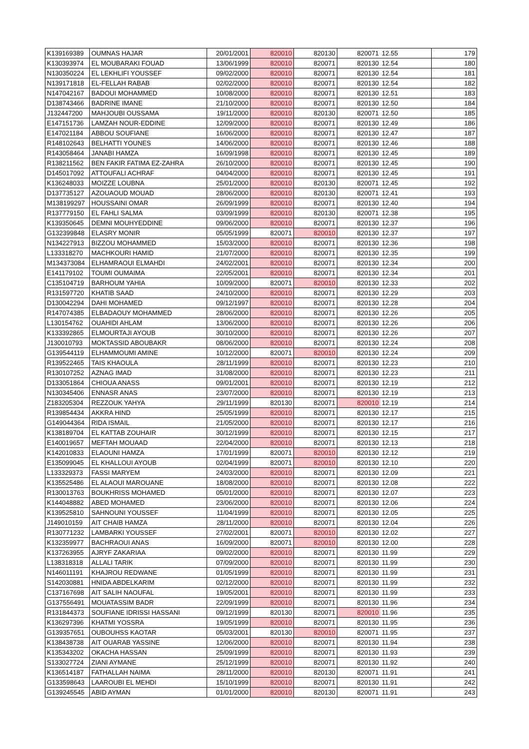| K139169389 | OUMNAS HAJAR | 20/01/2001 | 820010 | 820130 | 820071 | 12.55 | 179 |
| K130393974 | EL MOUBARAKI FOUAD | 13/06/1999 | 820010 | 820071 | 820130 | 12.54 | 180 |
| N130350224 | EL LEKHLIFI YOUSSEF | 09/02/2000 | 820010 | 820071 | 820130 | 12.54 | 181 |
| N139171818 | EL-FELLAH RABAB | 02/02/2000 | 820010 | 820071 | 820130 | 12.54 | 182 |
| N147042167 | BADOUI MOHAMMED | 10/08/2000 | 820010 | 820071 | 820130 | 12.51 | 183 |
| D138743466 | BADRINE IMANE | 21/10/2000 | 820010 | 820071 | 820130 | 12.50 | 184 |
| J132447200 | MAHJOUBI OUSSAMA | 19/11/2000 | 820010 | 820130 | 820071 | 12.50 | 185 |
| E147151736 | LAMZAH NOUR-EDDINE | 12/09/2000 | 820010 | 820071 | 820130 | 12.49 | 186 |
| E147021184 | ABBOU SOUFIANE | 16/06/2000 | 820010 | 820071 | 820130 | 12.47 | 187 |
| R148102643 | BELHATTI YOUNES | 14/06/2000 | 820010 | 820071 | 820130 | 12.46 | 188 |
| R143058464 | JANABI HAMZA | 16/09/1998 | 820010 | 820071 | 820130 | 12.45 | 189 |
| R138211562 | BEN FAKIR FATIMA EZ-ZAHRA | 26/10/2000 | 820010 | 820071 | 820130 | 12.45 | 190 |
| D145017092 | ATTOUFALI ACHRAF | 04/04/2000 | 820010 | 820071 | 820130 | 12.45 | 191 |
| K136248033 | MOIZZE LOUBNA | 25/01/2000 | 820010 | 820130 | 820071 | 12.45 | 192 |
| D137735127 | AZOUAOUD MOUAD | 28/06/2000 | 820010 | 820130 | 820071 | 12.41 | 193 |
| M138199297 | HOUSSAINI OMAR | 26/09/1999 | 820010 | 820071 | 820130 | 12.40 | 194 |
| R137779150 | EL FAHLI SALMA | 03/09/1999 | 820010 | 820130 | 820071 | 12.38 | 195 |
| K139350645 | DEMNI MOUHYEDDINE | 09/06/2000 | 820010 | 820071 | 820130 | 12.37 | 196 |
| G132399848 | ELASRY MONIR | 05/05/1999 | 820071 | 820010 | 820130 | 12.37 | 197 |
| N134227913 | BIZZOU MOHAMMED | 15/03/2000 | 820010 | 820071 | 820130 | 12.36 | 198 |
| L133318270 | MACHKOURI HAMID | 21/07/2000 | 820010 | 820071 | 820130 | 12.35 | 199 |
| M134373084 | ELHAMRAOUI ELMAHDI | 24/02/2001 | 820010 | 820071 | 820130 | 12.34 | 200 |
| E141179102 | TOUMI OUMAIMA | 22/05/2001 | 820010 | 820071 | 820130 | 12.34 | 201 |
| C135104719 | BARHOUM YAHIA | 10/09/2000 | 820071 | 820010 | 820130 | 12.33 | 202 |
| R131597720 | KHATIB SAAD | 24/10/2000 | 820010 | 820071 | 820130 | 12.29 | 203 |
| D130042294 | DAHI MOHAMED | 09/12/1997 | 820010 | 820071 | 820130 | 12.28 | 204 |
| R147074385 | ELBADAOUY MOHAMMED | 28/06/2000 | 820010 | 820071 | 820130 | 12.26 | 205 |
| L130154762 | OUAHIDI AHLAM | 13/06/2000 | 820010 | 820071 | 820130 | 12.26 | 206 |
| K133392865 | ELMOURTAJI AYOUB | 30/10/2000 | 820010 | 820071 | 820130 | 12.26 | 207 |
| J130010793 | MOKTASSID ABOUBAKR | 08/06/2000 | 820010 | 820071 | 820130 | 12.24 | 208 |
| G139544119 | ELHAMMOUMI AMINE | 10/12/2000 | 820071 | 820010 | 820130 | 12.24 | 209 |
| R139522465 | TAIS KHAOULA | 28/11/1999 | 820010 | 820071 | 820130 | 12.23 | 210 |
| R130107252 | AZNAG IMAD | 31/08/2000 | 820010 | 820071 | 820130 | 12.23 | 211 |
| D133051864 | CHIOUA ANASS | 09/01/2001 | 820010 | 820071 | 820130 | 12.19 | 212 |
| N130345406 | ENNASR ANAS | 23/07/2000 | 820010 | 820071 | 820130 | 12.19 | 213 |
| Z183205304 | REZZOUK YAHYA | 29/11/1999 | 820130 | 820071 | 820010 | 12.19 | 214 |
| R139854434 | AKKRA HIND | 25/05/1999 | 820010 | 820071 | 820130 | 12.17 | 215 |
| G149044364 | RIDA ISMAIL | 21/05/2000 | 820010 | 820071 | 820130 | 12.17 | 216 |
| K138189704 | EL KATTAB ZOUHAIR | 30/12/1999 | 820010 | 820071 | 820130 | 12.15 | 217 |
| E140019657 | MEFTAH MOUAAD | 22/04/2000 | 820010 | 820071 | 820130 | 12.13 | 218 |
| K142010833 | ELAOUNI HAMZA | 17/01/1999 | 820071 | 820010 | 820130 | 12.12 | 219 |
| E135099045 | EL KHALLOUI AYOUB | 02/04/1999 | 820071 | 820010 | 820130 | 12.10 | 220 |
| L133329373 | FASSI MARYEM | 24/03/2000 | 820010 | 820071 | 820130 | 12.09 | 221 |
| K135525486 | EL ALAOUI MAROUANE | 18/08/2000 | 820010 | 820071 | 820130 | 12.08 | 222 |
| R130013763 | BOUKHRISS MOHAMED | 05/01/2000 | 820010 | 820071 | 820130 | 12.07 | 223 |
| K144048882 | ABED MOHAMED | 23/06/2000 | 820010 | 820071 | 820130 | 12.06 | 224 |
| K139525810 | SAHNOUNI YOUSSEF | 11/04/1999 | 820010 | 820071 | 820130 | 12.05 | 225 |
| J149010159 | AIT CHAIB HAMZA | 28/11/2000 | 820010 | 820071 | 820130 | 12.04 | 226 |
| R130771232 | LAMBARKI YOUSSEF | 27/02/2001 | 820071 | 820010 | 820130 | 12.02 | 227 |
| K132359977 | BACHRAOUI ANAS | 16/09/2000 | 820071 | 820010 | 820130 | 12.00 | 228 |
| K137263955 | AJRYF ZAKARIAA | 09/02/2000 | 820010 | 820071 | 820130 | 11.99 | 229 |
| L138318318 | ALLALI TARIK | 07/09/2000 | 820010 | 820071 | 820130 | 11.99 | 230 |
| N146011191 | KHAJROU REDWANE | 01/05/1999 | 820010 | 820071 | 820130 | 11.99 | 231 |
| S142030881 | HNIDA ABDELKARIM | 02/12/2000 | 820010 | 820071 | 820130 | 11.99 | 232 |
| C137167698 | AIT SALIH NAOUFAL | 19/05/2001 | 820010 | 820071 | 820130 | 11.99 | 233 |
| G137556491 | MOUATASSIM BADR | 22/09/1999 | 820010 | 820071 | 820130 | 11.96 | 234 |
| R131844373 | SOUFIANE IDRISSI HASSANI | 09/12/1999 | 820130 | 820071 | 820010 | 11.96 | 235 |
| K136297396 | KHATMI YOSSRA | 19/05/1999 | 820010 | 820071 | 820130 | 11.95 | 236 |
| G139357651 | OUBOUHSS KAOTAR | 05/03/2001 | 820130 | 820010 | 820071 | 11.95 | 237 |
| K138438738 | AIT OUARAB YASSINE | 12/06/2000 | 820010 | 820071 | 820130 | 11.94 | 238 |
| K135343202 | OKACHA HASSAN | 25/09/1999 | 820010 | 820071 | 820130 | 11.93 | 239 |
| S133027724 | ZIANI AYMANE | 25/12/1999 | 820010 | 820071 | 820130 | 11.92 | 240 |
| K136514187 | FATHALLAH NAIMA | 28/11/2000 | 820010 | 820130 | 820071 | 11.91 | 241 |
| G133598643 | LAAROUBI EL MEHDI | 15/10/1999 | 820010 | 820071 | 820130 | 11.91 | 242 |
| G139245545 | ABID AYMAN | 01/01/2000 | 820010 | 820130 | 820071 | 11.91 | 243 |